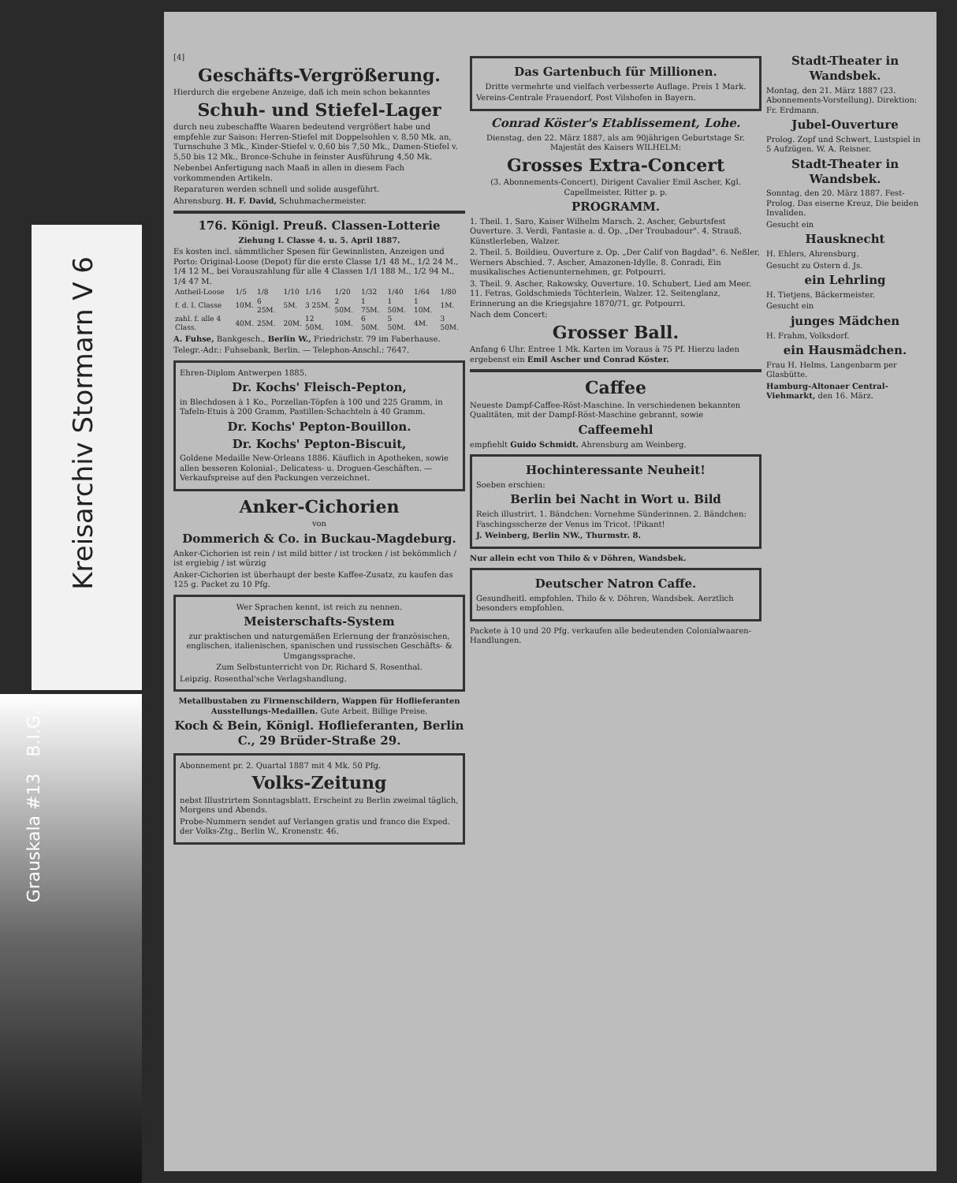Kreisarchiv Stormarn V 6
Grauskala #13 B.I.G.
[4]
Geschäfts-Vergrößerung.
Hierdurch die ergebene Anzeige, daß ich mein schon bekanntes
Schuh- und Stiefel-Lager
durch neu zubeschaffte Waaren bedeutend vergrößert habe und empfehle zur Saison: Herren-Stiefel mit Doppelsohlen v. 8,50 Mk. an, Turnschuhe 3 Mk., Kinder-Stiefel v. 0,60 bis 7,50 Mk., Damen-Stiefel v. 5,50 bis 12 Mk., Bronce-Schuhe in feinster Ausführung 4,50 Mk.
Nebenbei Anfertigung nach Maaß in allen in diesem Fach vorkommenden Artikeln.
Reparaturen werden schnell und solide ausgeführt.
Ahrensburg. H. F. David, Schuhmachermeister.
176. Königl. Preuß. Classen-Lotterie
Ziehung I. Classe 4. u. 5. April 1887.
Es kosten incl. sämmtlicher Spesen für Gewinnlisten, Anzeigen und Porto: Original-Loose (Depot) für die erste Classe 1/1 48 M., 1/2 24 M., 1/4 12 M., bei Vorauszahlung für alle 4 Classen 1/1 188 M., 1/2 94 M., 1/4 47 M.
| Antheil-Loose | 1/5 | 1/8 | 1/10 | 1/16 | 1/20 | 1/32 | 1/40 | 1/64 | 1/80 |
| f. d. I. Classe | 10M. | 6 25M. | 5M. | 3 25M. | 2 50M. | 1 75M. | 1 50M. | 1 10M. | 1M. |
| zahl. f. alle 4 Class. | 40M. | 25M. | 20M. | 12 50M. | 10M. | 6 50M. | 5 50M. | 4M. | 3 50M. |
A. Fuhse, Bankgesch., Berlin W., Friedrichstr. 79 im Faberhause.
Telegr.-Adr.: Fuhsebank, Berlin. — Telephon-Anschl.: 7647.
Ehren-Diplom Antwerpen 1885.
Dr. Kochs' Fleisch-Pepton,
in Blechdosen à 1 Ko., Porzellan-Töpfen à 100 und 225 Gramm, in Tafeln-Etuis à 200 Gramm, Pastillen-Schachteln à 40 Gramm.
Dr. Kochs' Pepton-Bouillon.
Dr. Kochs' Pepton-Biscuit,
Goldene Medaille New-Orleans 1886. Käuflich in Apotheken, sowie allen besseren Kolonial-, Delicatess- u. Droguen-Geschäften. — Verkaufspreise auf den Packungen verzeichnet.
Anker-Cichorien
von
Dommerich & Co. in Buckau-Magdeburg.
Anker-Cichorien ist rein / ist mild bitter / ist trocken / ist bekömmlich / ist ergiebig / ist würzig
Anker-Cichorien ist überhaupt der beste Kaffee-Zusatz, zu kaufen das 125 g. Packet zu 10 Pfg.
Wer Sprachen kennt, ist reich zu nennen.
Meisterschafts-System
zur praktischen und naturgemäßen Erlernung der französischen, englischen, italienischen, spanischen und russischen Geschäfts- & Umgangssprache.
Zum Selbstunterricht von Dr. Richard S. Rosenthal.
Leipzig. Rosenthal'sche Verlagshandlung.
Metallbustaben zu Firmenschildern, Wappen für Hoflieferanten Ausstellungs-Medaillen. Gute Arbeit. Billige Preise.
Koch & Bein, Königl. Hoflieferanten, Berlin C., 29 Brüder-Straße 29.
Abonnement pr. 2. Quartal 1887 mit 4 Mk. 50 Pfg.
Volks-Zeitung
nebst Illustrirtem Sonntagsblatt. Erscheint zu Berlin zweimal täglich, Morgens und Abends.
Probe-Nummern sendet auf Verlangen gratis und franco die Exped. der Volks-Ztg., Berlin W., Kronenstr. 46.
Das Gartenbuch für Millionen.
Dritte vermehrte und vielfach verbesserte Auflage. Preis 1 Mark.
Vereins-Centrale Frauendorf, Post Vilshofen in Bayern.
Conrad Köster's Etablissement, Lohe.
Dienstag, den 22. März 1887, als am 90jährigen Geburtstage Sr. Majestät des Kaisers WILHELM:
Grosses Extra-Concert
(3. Abonnements-Concert), Dirigent Cavalier Emil Ascher, Kgl. Capellmeister, Ritter p. p.
PROGRAMM.
1. Theil. 1. Saro, Kaiser Wilhelm Marsch. 2. Ascher, Geburtsfest Ouverture. 3. Verdi, Fantasie a. d. Op. „Der Troubadour". 4. Strauß, Künstlerleben, Walzer.
2. Theil. 5. Boildieu, Ouverture z. Op. „Der Calif von Bagdad". 6. Neßler, Werners Abschied. 7. Ascher, Amazonen-Idylle. 8. Conradi, Ein musikalisches Actienunternehmen, gr. Potpourri.
3. Theil. 9. Ascher, Rakowsky, Ouverture. 10. Schubert, Lied am Meer. 11. Fetras, Goldschmieds Töchterlein, Walzer. 12. Seitenglanz, Erinnerung an die Kriegsjahre 1870/71, gr. Potpourri.
Nach dem Concert:
Grosser Ball.
Anfang 6 Uhr. Entree 1 Mk. Karten im Voraus à 75 Pf. Hierzu laden ergebenst ein Emil Ascher und Conrad Köster.
Caffee
Neueste Dampf-Caffee-Röst-Maschine. In verschiedenen bekannten Qualitäten, mit der Dampf-Röst-Maschine gebrannt, sowie
Caffeemehl
empfiehlt Guido Schmidt. Ahrensburg am Weinberg.
Hochinteressante Neuheit!
Soeben erschien:
Berlin bei Nacht in Wort u. Bild
Reich illustrirt. 1. Bändchen: Vornehme Sünderinnen. 2. Bändchen: Faschingsscherze der Venus im Tricot. !Pikant!
J. Weinberg, Berlin NW., Thurmstr. 8.
Nur allein echt von Thilo & v Döhren, Wandsbek.
Deutscher Natron Caffe.
Gesundheitl. empfohlen. Thilo & v. Döhren, Wandsbek. Aerztlich besonders empfohlen.
Packete à 10 und 20 Pfg. verkaufen alle bedeutenden Colonialwaaren-Handlungen.
Stadt-Theater in Wandsbek.
Montag, den 21. März 1887 (23. Abonnements-Vorstellung). Direktion: Fr. Erdmann.
Jubel-Ouverture
Prolog. Zopf und Schwert, Lustspiel in 5 Aufzügen. W. A. Reisner.
Stadt-Theater in Wandsbek.
Sonntag, den 20. März 1887. Fest-Prolog, Das eiserne Kreuz, Die beiden Invaliden.
Gesucht ein
Hausknecht
H. Ehlers, Ahrensburg.
Gesucht zu Ostern d. Js.
ein Lehrling
H. Tietjens, Bäckermeister.
Gesucht ein
junges Mädchen
H. Frahm, Volksdorf.
ein Hausmädchen.
Frau H. Helms, Langenbarm per Glasbütte.
Hamburg-Altonaer Central-Viehmarkt, den 16. März.